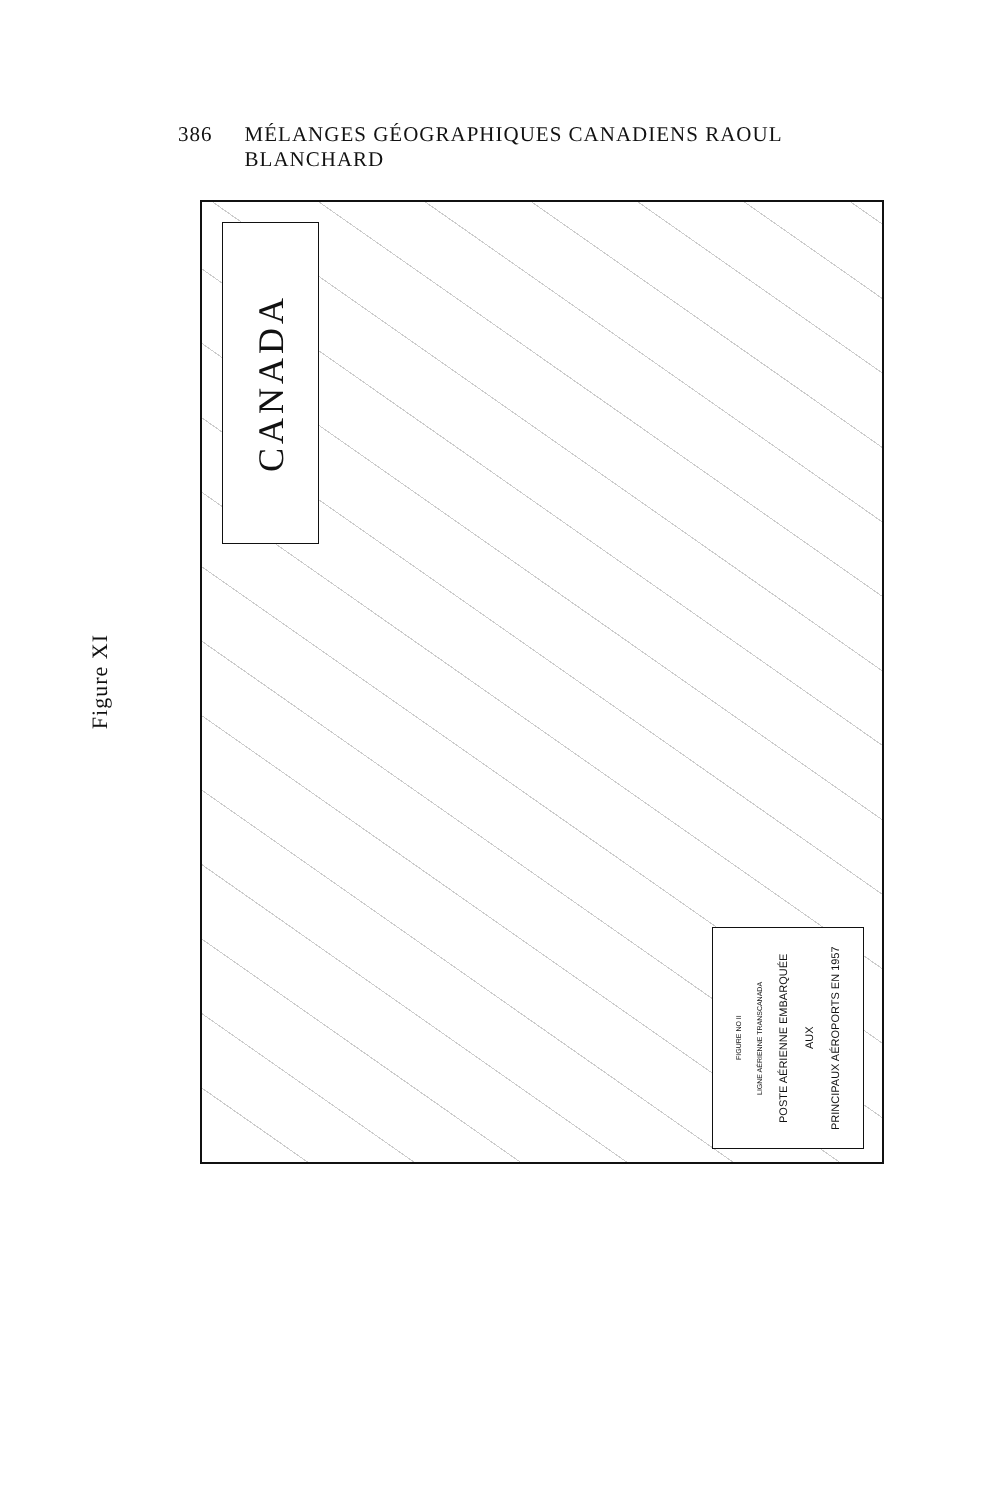386 MÉLANGES GÉOGRAPHIQUES CANADIENS RAOUL BLANCHARD
Figure XI
CANADA
FIGURE NO II
LIGNE AÉRIENNE TRANSCANADA
POSTE AÉRIENNE EMBARQUÉE
AUX
PRINCIPAUX AÉROPORTS EN 1957